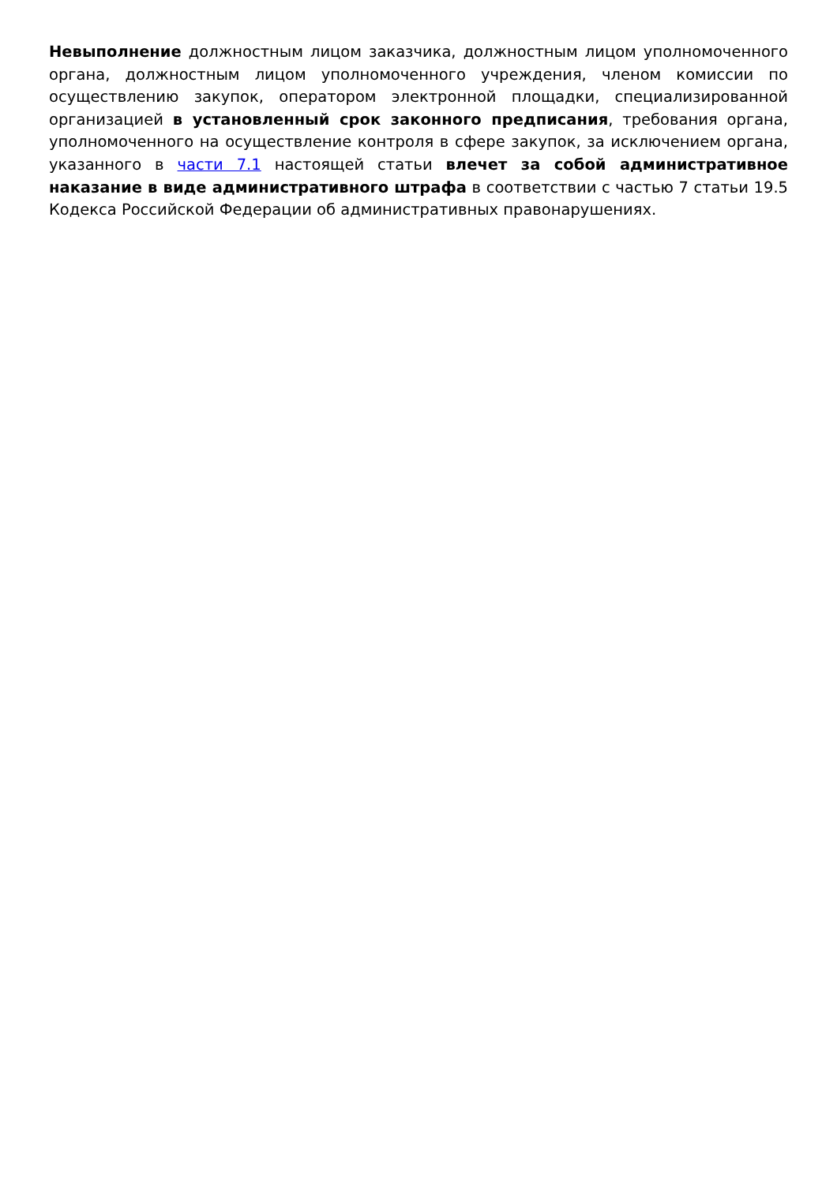Невыполнение должностным лицом заказчика, должностным лицом уполномоченного органа, должностным лицом уполномоченного учреждения, членом комиссии по осуществлению закупок, оператором электронной площадки, специализированной организацией в установленный срок законного предписания, требования органа, уполномоченного на осуществление контроля в сфере закупок, за исключением органа, указанного в части 7.1 настоящей статьи влечет за собой административное наказание в виде административного штрафа в соответствии с частью 7 статьи 19.5 Кодекса Российской Федерации об административных правонарушениях.